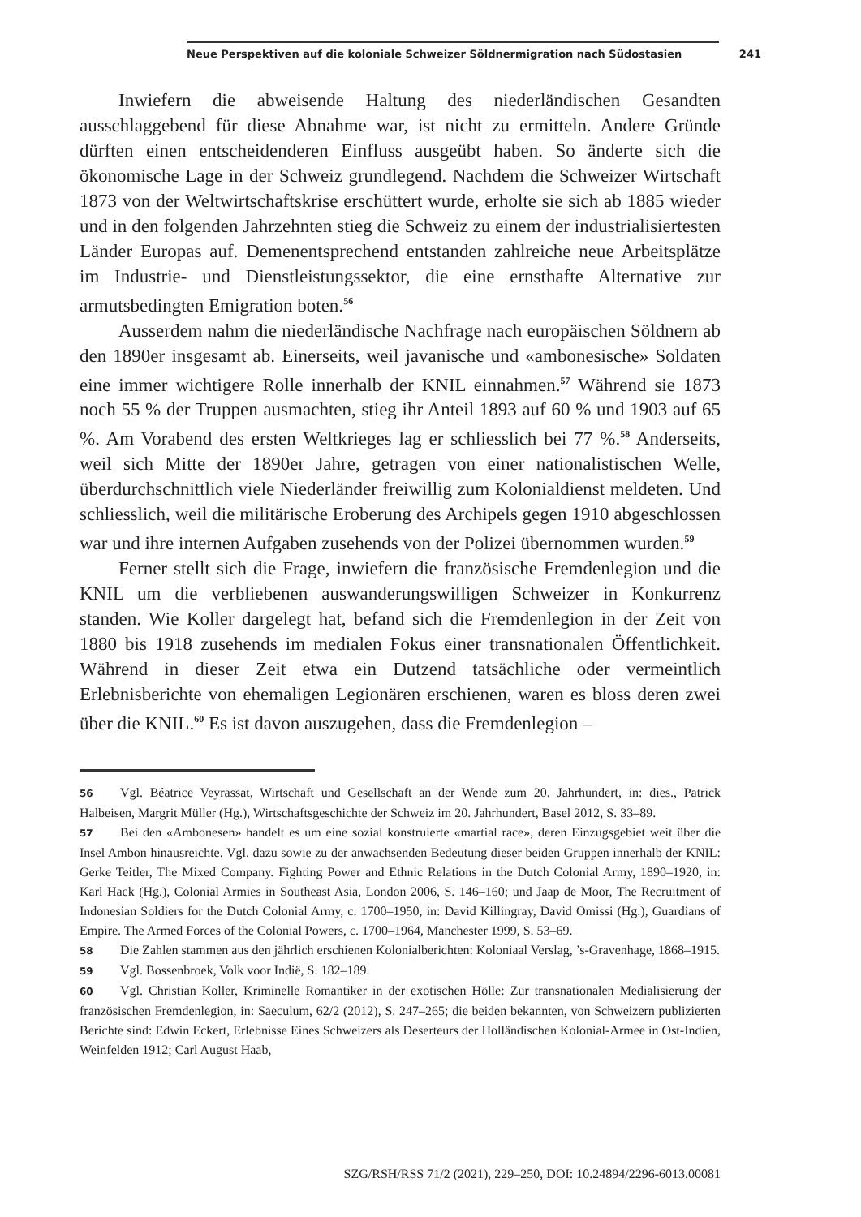Neue Perspektiven auf die koloniale Schweizer Söldnermigration nach Südostasien 241
Inwiefern die abweisende Haltung des niederländischen Gesandten ausschlaggebend für diese Abnahme war, ist nicht zu ermitteln. Andere Gründe dürften einen entscheidenderen Einfluss ausgeübt haben. So änderte sich die ökonomische Lage in der Schweiz grundlegend. Nachdem die Schweizer Wirtschaft 1873 von der Weltwirtschaftskrise erschüttert wurde, erholte sie sich ab 1885 wieder und in den folgenden Jahrzehnten stieg die Schweiz zu einem der industrialisiertesten Länder Europas auf. Demenentsprechend entstanden zahlreiche neue Arbeitsplätze im Industrie- und Dienstleistungssektor, die eine ernsthafte Alternative zur armutsbedingten Emigration boten.<sup>56</sup>
Ausserdem nahm die niederländische Nachfrage nach europäischen Söldnern ab den 1890er insgesamt ab. Einerseits, weil javanische und «ambonesische» Soldaten eine immer wichtigere Rolle innerhalb der KNIL einnahmen.<sup>57</sup> Während sie 1873 noch 55 % der Truppen ausmachten, stieg ihr Anteil 1893 auf 60 % und 1903 auf 65 %. Am Vorabend des ersten Weltkrieges lag er schliesslich bei 77 %.<sup>58</sup> Anderseits, weil sich Mitte der 1890er Jahre, getragen von einer nationalistischen Welle, überdurchschnittlich viele Niederländer freiwillig zum Kolonialdienst meldeten. Und schliesslich, weil die militärische Eroberung des Archipels gegen 1910 abgeschlossen war und ihre internen Aufgaben zusehends von der Polizei übernommen wurden.<sup>59</sup>
Ferner stellt sich die Frage, inwiefern die französische Fremdenlegion und die KNIL um die verbliebenen auswanderungswilligen Schweizer in Konkurrenz standen. Wie Koller dargelegt hat, befand sich die Fremdenlegion in der Zeit von 1880 bis 1918 zusehends im medialen Fokus einer transnationalen Öffentlichkeit. Während in dieser Zeit etwa ein Dutzend tatsächliche oder vermeintlich Erlebnisberichte von ehemaligen Legionären erschienen, waren es bloss deren zwei über die KNIL.<sup>60</sup> Es ist davon auszugehen, dass die Fremdenlegion –
56 Vgl. Béatrice Veyrassat, Wirtschaft und Gesellschaft an der Wende zum 20. Jahrhundert, in: dies., Patrick Halbeisen, Margrit Müller (Hg.), Wirtschaftsgeschichte der Schweiz im 20. Jahrhundert, Basel 2012, S. 33–89.
57 Bei den «Ambonesen» handelt es um eine sozial konstruierte «martial race», deren Einzugsgebiet weit über die Insel Ambon hinausreichte. Vgl. dazu sowie zu der anwachsenden Bedeutung dieser beiden Gruppen innerhalb der KNIL: Gerke Teitler, The Mixed Company. Fighting Power and Ethnic Relations in the Dutch Colonial Army, 1890–1920, in: Karl Hack (Hg.), Colonial Armies in Southeast Asia, London 2006, S. 146–160; und Jaap de Moor, The Recruitment of Indonesian Soldiers for the Dutch Colonial Army, c. 1700–1950, in: David Killingray, David Omissi (Hg.), Guardians of Empire. The Armed Forces of the Colonial Powers, c. 1700–1964, Manchester 1999, S. 53–69.
58 Die Zahlen stammen aus den jährlich erschienen Kolonialberichten: Koloniaal Verslag, ’s-Gravenhage, 1868–1915.
59 Vgl. Bossenbroek, Volk voor Indië, S. 182–189.
60 Vgl. Christian Koller, Kriminelle Romantiker in der exotischen Hölle: Zur transnationalen Medialisierung der französischen Fremdenlegion, in: Saeculum, 62/2 (2012), S. 247–265; die beiden bekannten, von Schweizern publizierten Berichte sind: Edwin Eckert, Erlebnisse Eines Schweizers als Deserteurs der Holländischen Kolonial-Armee in Ost-Indien, Weinfelden 1912; Carl August Haab,
SZG/RSH/RSS 71/2 (2021), 229–250, DOI: 10.24894/2296-6013.00081